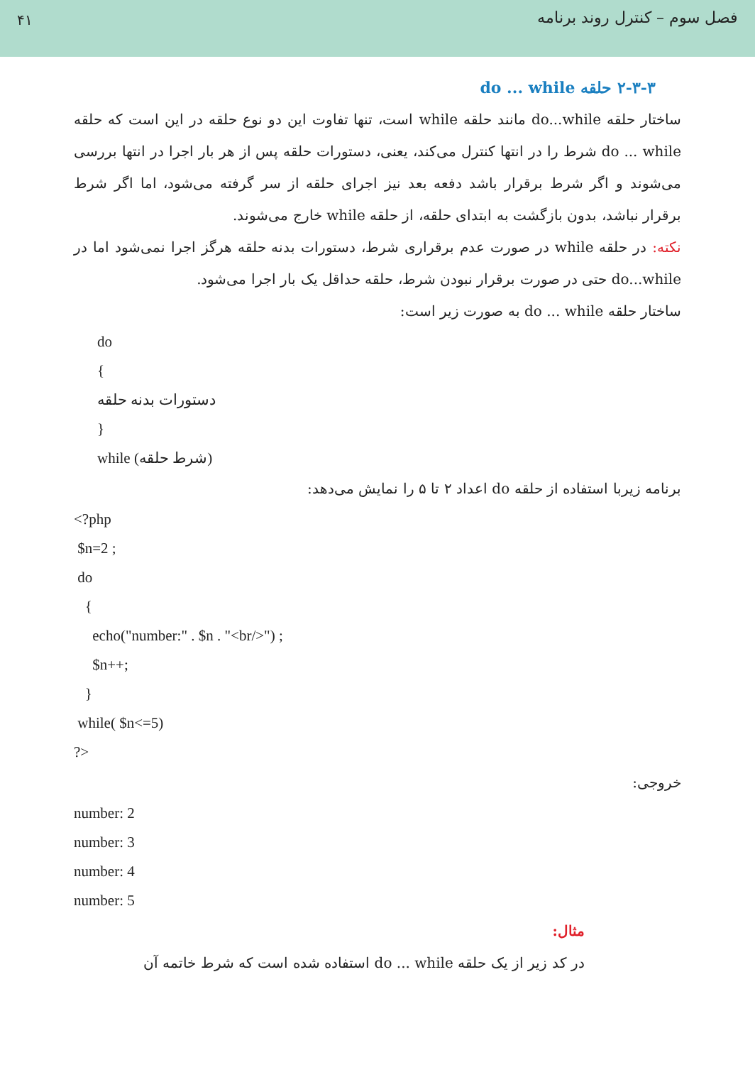۴۱
فصل سوم – کنترل روند برنامه
۲-۳-۳ حلقه do ... while
ساختار حلقه do...while مانند حلقه while است، تنها تفاوت این دو نوع حلقه در این است که حلقه do ... while شرط را در انتها کنترل می‌کند، یعنی، دستورات حلقه پس از هر بار اجرا در انتها بررسی می‌شوند و اگر شرط برقرار باشد دفعه بعد نیز اجرای حلقه از سر گرفته می‌شود، اما اگر شرط برقرار نباشد، بدون بازگشت به ابتدای حلقه، از حلقه while خارج می‌شوند.
نکته: در حلقه while در صورت عدم برقراری شرط، دستورات بدنه حلقه هرگز اجرا نمی‌شود اما در do...while حتی در صورت برقرار نبودن شرط، حلقه حداقل یک بار اجرا می‌شود.
ساختار حلقه do ... while به صورت زیر است:
do
{
دستورات بدنه حلقه
}
while (شرط حلقه)
برنامه زیربا استفاده از حلقه do اعداد ۲ تا ۵ را نمایش می‌دهد:
<?php
$n=2 ;
do
{
echo("number:" . $n . "<br/>") ;
$n++;
}
while( $n<=5)
?>
خروجی:
number: 2
number: 3
number: 4
number: 5
مثال:
در کد زیر از یک حلقه do ... while استفاده شده است که شرط خاتمه آن